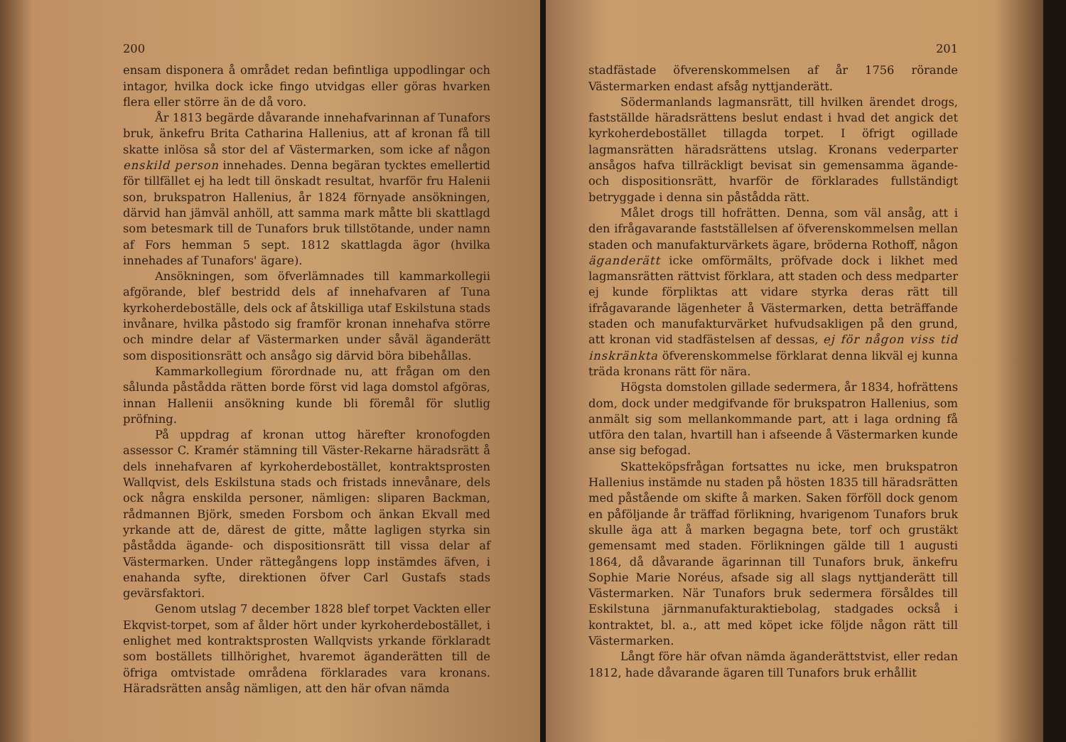200
ensam disponera å området redan befintliga uppodlingar och intagor, hvilka dock icke fingo utvidgas eller göras hvarken flera eller större än de då voro.
År 1813 begärde dåvarande innehafvarinnan af Tunafors bruk, änkefru Brita Catharina Hallenius, att af kronan få till skatte inlösa så stor del af Västermarken, som icke af någon enskild person innehades. Denna begäran tycktes emellertid för tillfället ej ha ledt till önskadt resultat, hvarför fru Halenii son, brukspatron Hallenius, år 1824 förnyade ansökningen, därvid han jämväl anhöll, att samma mark måtte bli skattlagd som betesmark till de Tunafors bruk tillstötande, under namn af Fors hemman 5 sept. 1812 skattlagda ägor (hvilka innehades af Tunafors' ägare).
Ansökningen, som öfverlämnades till kammarkollegii afgörande, blef bestridd dels af innehafvaren af Tuna kyrkoherdeboställe, dels ock af åtskilliga utaf Eskilstuna stads invånare, hvilka påstodo sig framför kronan innehafva större och mindre delar af Västermarken under såväl äganderätt som dispositionsrätt och ansågo sig därvid böra bibehållas.
Kammarkollegium förordnade nu, att frågan om den sålunda påstådda rätten borde först vid laga domstol afgöras, innan Hallenii ansökning kunde bli föremål för slutlig pröfning.
På uppdrag af kronan uttog härefter kronofogden assessor C. Kramér stämning till Väster-Rekarne häradsrätt å dels innehafvaren af kyrkoherdebostället, kontraktsprosten Wallqvist, dels Eskilstuna stads och fristads innevånare, dels ock några enskilda personer, nämligen: sliparen Backman, rådmannen Björk, smeden Forsbom och änkan Ekvall med yrkande att de, därest de gitte, måtte lagligen styrka sin påstådda ägande- och dispositionsrätt till vissa delar af Västermarken. Under rättegångens lopp instämdes äfven, i enahanda syfte, direktionen öfver Carl Gustafs stads gevärsfaktori.
Genom utslag 7 december 1828 blef torpet Vackten eller Ekqvist-torpet, som af ålder hört under kyrkoherdebostället, i enlighet med kontraktsprosten Wallqvists yrkande förklaradt som boställets tillhörighet, hvaremot äganderätten till de öfriga omtvistade områdena förklarades vara kronans. Häradsrätten ansåg nämligen, att den här ofvan nämda
201
stadfästade öfverenskommelsen af år 1756 rörande Västermarken endast afsåg nyttjanderätt.
Södermanlands lagmansrätt, till hvilken ärendet drogs, fastställde häradsrättens beslut endast i hvad det angick det kyrkoherdebostället tillagda torpet. I öfrigt ogillade lagmansrätten häradsrättens utslag. Kronans vederparter ansågos hafva tillräckligt bevisat sin gemensamma ägande- och dispositionsrätt, hvarför de förklarades fullständigt betryggade i denna sin påstådda rätt.
Målet drogs till hofrätten. Denna, som väl ansåg, att i den ifrågavarande fastställelsen af öfverenskommelsen mellan staden och manufakturvärkets ägare, bröderna Rothoff, någon äganderätt icke omförmälts, pröfvade dock i likhet med lagmansrätten rättvist förklara, att staden och dess medparter ej kunde förpliktas att vidare styrka deras rätt till ifrågavarande lägenheter å Västermarken, detta beträffande staden och manufakturvärket hufvudsakligen på den grund, att kronan vid stadfästelsen af dessas, ej för någon viss tid inskränkta öfverenskommelse förklarat denna likväl ej kunna träda kronans rätt för nära.
Högsta domstolen gillade sedermera, år 1834, hofrättens dom, dock under medgifvande för brukspatron Hallenius, som anmält sig som mellankommande part, att i laga ordning få utföra den talan, hvartill han i afseende å Västermarken kunde anse sig befogad.
Skatteköpsfrågan fortsattes nu icke, men brukspatron Hallenius instämde nu staden på hösten 1835 till häradsrätten med påstående om skifte å marken. Saken förföll dock genom en påföljande år träffad förlikning, hvarigenom Tunafors bruk skulle äga att å marken begagna bete, torf och grustäkt gemensamt med staden. Förlikningen gälde till 1 augusti 1864, då dåvarande ägarinnan till Tunafors bruk, änkefru Sophie Marie Noréus, afsade sig all slags nyttjanderätt till Västermarken. När Tunafors bruk sedermera försåldes till Eskilstuna järnmanufakturaktiebolag, stadgades också i kontraktet, bl. a., att med köpet icke följde någon rätt till Västermarken.
Långt före här ofvan nämda äganderättstvist, eller redan 1812, hade dåvarande ägaren till Tunafors bruk erhållit